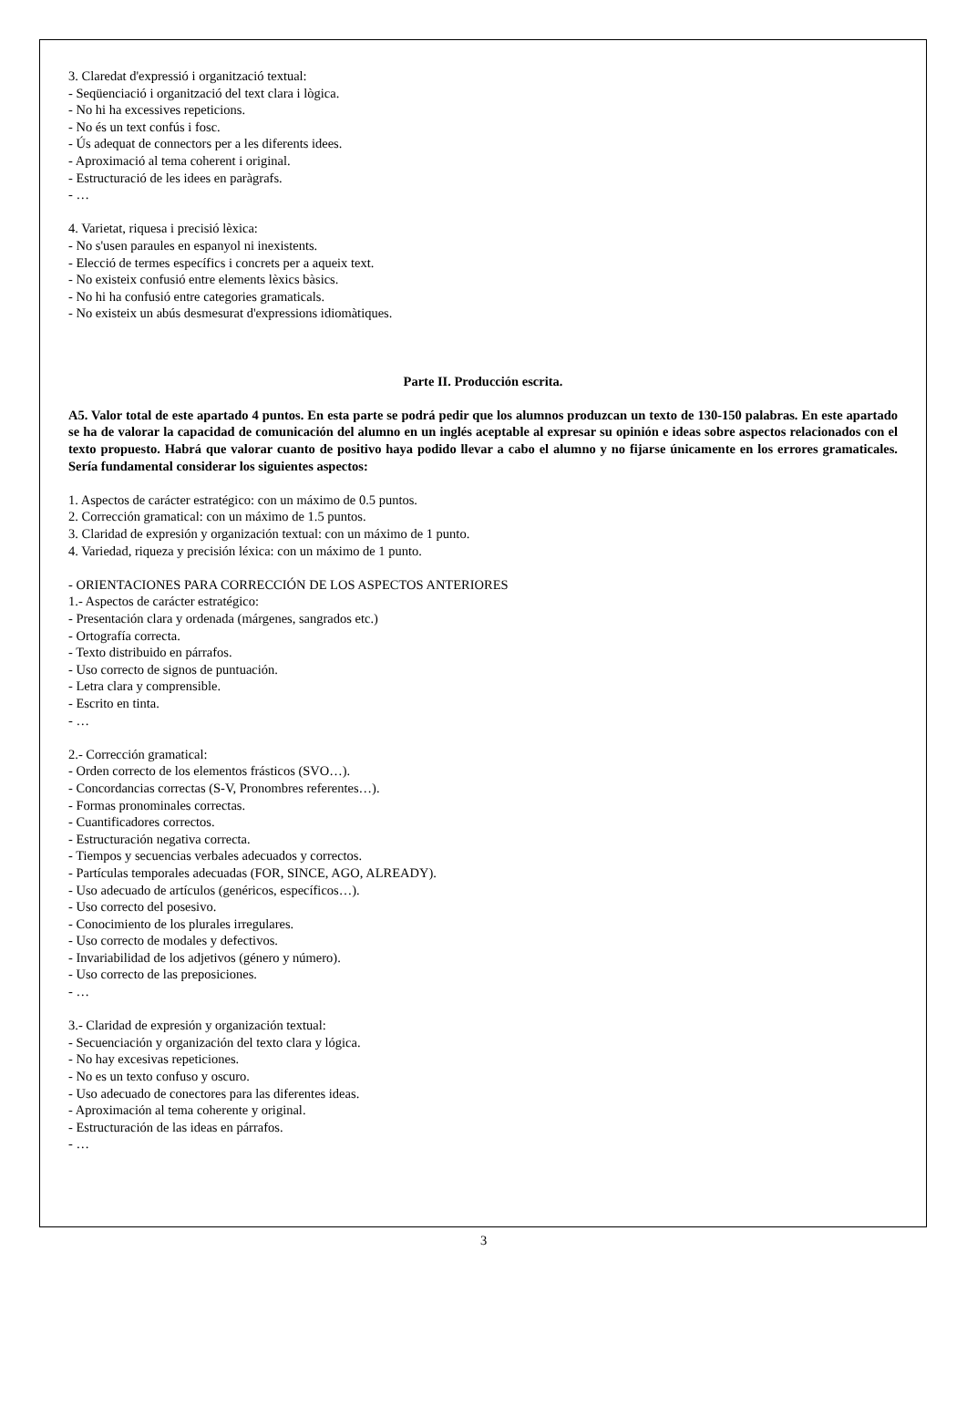3. Claredat d'expressió i organització textual:
- Seqüenciació i organització del text clara i lògica.
- No hi ha excessives repeticions.
- No és un text confús i fosc.
- Ús adequat de connectors per a les diferents idees.
- Aproximació al tema coherent i original.
- Estructuració de les idees en paràgrafs.
- …
4. Varietat, riquesa i precisió lèxica:
- No s'usen paraules en espanyol ni inexistents.
- Elecció de termes específics i concrets per a aqueix text.
- No existeix confusió entre elements lèxics bàsics.
- No hi ha confusió entre categories gramaticals.
- No existeix un abús desmesurat d'expressions idiomàtiques.
Parte II. Producción escrita.
A5. Valor total de este apartado 4 puntos. En esta parte se podrá pedir que los alumnos produzcan un texto de 130-150 palabras. En este apartado se ha de valorar la capacidad de comunicación del alumno en un inglés aceptable al expresar su opinión e ideas sobre aspectos relacionados con el texto propuesto. Habrá que valorar cuanto de positivo haya podido llevar a cabo el alumno y no fijarse únicamente en los errores gramaticales. Sería fundamental considerar los siguientes aspectos:
1. Aspectos de carácter estratégico: con un máximo de 0.5 puntos.
2. Corrección gramatical: con un máximo de 1.5 puntos.
3. Claridad de expresión y organización textual: con un máximo de 1 punto.
4. Variedad, riqueza y precisión léxica: con un máximo de 1 punto.
- ORIENTACIONES PARA CORRECCIÓN DE LOS ASPECTOS ANTERIORES
1.- Aspectos de carácter estratégico:
- Presentación clara y ordenada (márgenes, sangrados etc.)
- Ortografía correcta.
- Texto distribuido en párrafos.
- Uso correcto de signos de puntuación.
- Letra clara y comprensible.
- Escrito en tinta.
- …
2.- Corrección gramatical:
- Orden correcto de los elementos frásticos (SVO…).
- Concordancias correctas (S-V, Pronombres referentes…).
- Formas pronominales correctas.
- Cuantificadores correctos.
- Estructuración negativa correcta.
- Tiempos y secuencias verbales adecuados y correctos.
- Partículas temporales adecuadas (FOR, SINCE, AGO, ALREADY).
- Uso adecuado de artículos (genéricos, específicos…).
- Uso correcto del posesivo.
- Conocimiento de los plurales irregulares.
- Uso correcto de modales y defectivos.
- Invariabilidad de los adjetivos (género y número).
- Uso correcto de las preposiciones.
- …
3.- Claridad de expresión y organización textual:
- Secuenciación y organización del texto clara y lógica.
- No hay excesivas repeticiones.
- No es un texto confuso y oscuro.
- Uso adecuado de conectores para las diferentes ideas.
- Aproximación al tema coherente y original.
- Estructuración de las ideas en párrafos.
- …
3